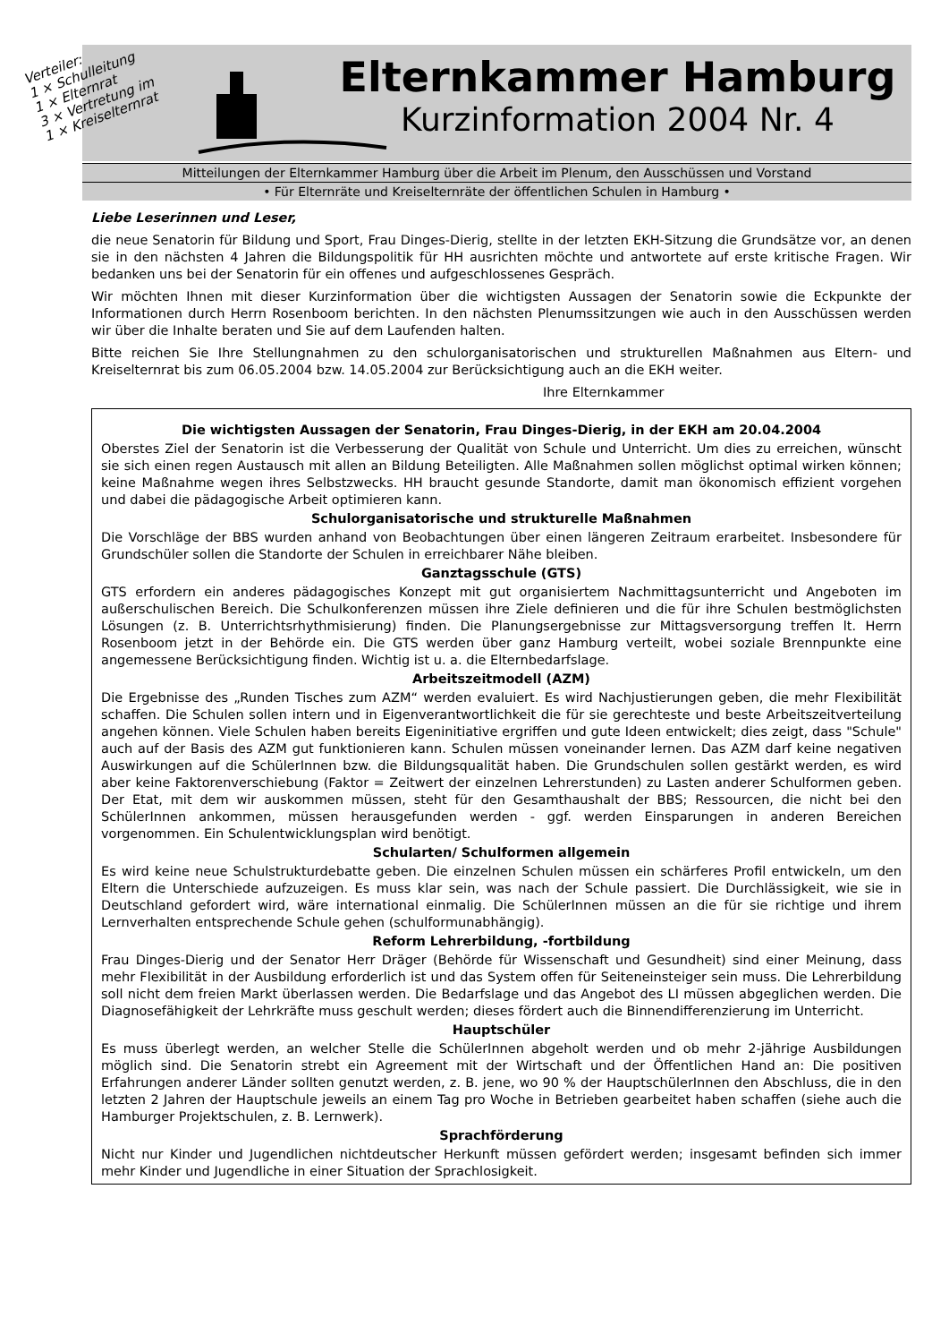Verteiler:
1 × Schulleitung
1 × Elternrat
3 × Vertretung im
1 × Kreiselternrat
Elternkammer Hamburg
Kurzinformation 2004 Nr. 4
Mitteilungen der Elternkammer Hamburg über die Arbeit im Plenum, den Ausschüssen und Vorstand
• Für Elternräte und Kreiselternräte der öffentlichen Schulen in Hamburg •
Liebe Leserinnen und Leser,
die neue Senatorin für Bildung und Sport, Frau Dinges-Dierig, stellte in der letzten EKH-Sitzung die Grundsätze vor, an denen sie in den nächsten 4 Jahren die Bildungspolitik für HH ausrichten möchte und antwortete auf erste kritische Fragen. Wir bedanken uns bei der Senatorin für ein offenes und aufgeschlossenes Gespräch.
Wir möchten Ihnen mit dieser Kurzinformation über die wichtigsten Aussagen der Senatorin sowie die Eckpunkte der Informationen durch Herrn Rosenboom berichten. In den nächsten Plenumssitzungen wie auch in den Ausschüssen werden wir über die Inhalte beraten und Sie auf dem Laufenden halten.
Bitte reichen Sie Ihre Stellungnahmen zu den schulorganisatorischen und strukturellen Maßnahmen aus Eltern- und Kreiselternrat bis zum 06.05.2004 bzw. 14.05.2004 zur Berücksichtigung auch an die EKH weiter.
Ihre Elternkammer
Die wichtigsten Aussagen der Senatorin, Frau Dinges-Dierig, in der EKH am 20.04.2004
Oberstes Ziel der Senatorin ist die Verbesserung der Qualität von Schule und Unterricht. Um dies zu erreichen, wünscht sie sich einen regen Austausch mit allen an Bildung Beteiligten. Alle Maßnahmen sollen möglichst optimal wirken können; keine Maßnahme wegen ihres Selbstzwecks. HH braucht gesunde Standorte, damit man ökonomisch effizient vorgehen und dabei die pädagogische Arbeit optimieren kann.
Schulorganisatorische und strukturelle Maßnahmen
Die Vorschläge der BBS wurden anhand von Beobachtungen über einen längeren Zeitraum erarbeitet. Insbesondere für Grundschüler sollen die Standorte der Schulen in erreichbarer Nähe bleiben.
Ganztagsschule (GTS)
GTS erfordern ein anderes pädagogisches Konzept mit gut organisiertem Nachmittagsunterricht und Angeboten im außerschulischen Bereich. Die Schulkonferenzen müssen ihre Ziele definieren und die für ihre Schulen bestmöglichsten Lösungen (z. B. Unterrichtsrhythmisierung) finden. Die Planungsergebnisse zur Mittagsversorgung treffen lt. Herrn Rosenboom jetzt in der Behörde ein. Die GTS werden über ganz Hamburg verteilt, wobei soziale Brennpunkte eine angemessene Berücksichtigung finden. Wichtig ist u. a. die Elternbedarfslage.
Arbeitszeitmodell (AZM)
Die Ergebnisse des „Runden Tisches zum AZM“ werden evaluiert. Es wird Nachjustierungen geben, die mehr Flexibilität schaffen. Die Schulen sollen intern und in Eigenverantwortlichkeit die für sie gerechteste und beste Arbeitszeitverteilung angehen können. Viele Schulen haben bereits Eigeninitiative ergriffen und gute Ideen entwickelt; dies zeigt, dass "Schule" auch auf der Basis des AZM gut funktionieren kann. Schulen müssen voneinander lernen. Das AZM darf keine negativen Auswirkungen auf die SchülerInnen bzw. die Bildungsqualität haben. Die Grundschulen sollen gestärkt werden, es wird aber keine Faktorenverschiebung (Faktor = Zeitwert der einzelnen Lehrerstunden) zu Lasten anderer Schulformen geben. Der Etat, mit dem wir auskommen müssen, steht für den Gesamthaushalt der BBS; Ressourcen, die nicht bei den SchülerInnen ankommen, müssen herausgefunden werden - ggf. werden Einsparungen in anderen Bereichen vorgenommen. Ein Schulentwicklungsplan wird benötigt.
Schularten/ Schulformen allgemein
Es wird keine neue Schulstrukturdebatte geben. Die einzelnen Schulen müssen ein schärferes Profil entwickeln, um den Eltern die Unterschiede aufzuzeigen. Es muss klar sein, was nach der Schule passiert. Die Durchlässigkeit, wie sie in Deutschland gefordert wird, wäre international einmalig. Die SchülerInnen müssen an die für sie richtige und ihrem Lernverhalten entsprechende Schule gehen (schulformunabhängig).
Reform Lehrerbildung, -fortbildung
Frau Dinges-Dierig und der Senator Herr Dräger (Behörde für Wissenschaft und Gesundheit) sind einer Meinung, dass mehr Flexibilität in der Ausbildung erforderlich ist und das System offen für Seiteneinsteiger sein muss. Die Lehrerbildung soll nicht dem freien Markt überlassen werden. Die Bedarfslage und das Angebot des LI müssen abgeglichen werden. Die Diagnosefähigkeit der Lehrkräfte muss geschult werden; dieses fördert auch die Binnendifferenzierung im Unterricht.
Hauptschüler
Es muss überlegt werden, an welcher Stelle die SchülerInnen abgeholt werden und ob mehr 2-jährige Ausbildungen möglich sind. Die Senatorin strebt ein Agreement mit der Wirtschaft und der Öffentlichen Hand an: Die positiven Erfahrungen anderer Länder sollten genutzt werden, z. B. jene, wo 90 % der HauptschülerInnen den Abschluss, die in den letzten 2 Jahren der Hauptschule jeweils an einem Tag pro Woche in Betrieben gearbeitet haben schaffen (siehe auch die Hamburger Projektschulen, z. B. Lernwerk).
Sprachförderung
Nicht nur Kinder und Jugendlichen nichtdeutscher Herkunft müssen gefördert werden; insgesamt befinden sich immer mehr Kinder und Jugendliche in einer Situation der Sprachlosigkeit.